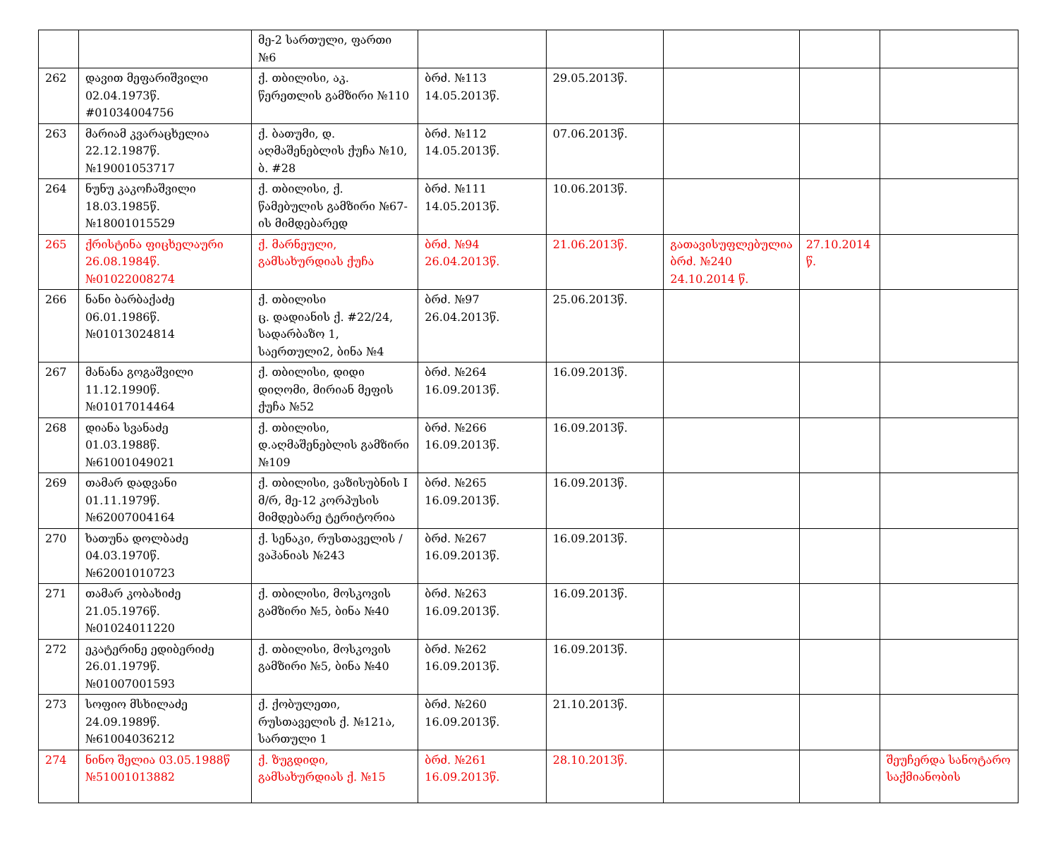| | | მე-2 სართული, ფართი №6 | | | | | |
| 262 | დავით მეფარიშვილი 02.04.1973წ. #01034004756 | ქ. თბილისი, აკ. წერეთლის გამზირი №110 | ბრძ. №113 14.05.2013წ. | 29.05.2013წ. | | | |
| 263 | მარიამ კვარაცხელია 22.12.1987წ. №19001053717 | ქ. ბათუმი, დ. აღმაშენებლის ქუჩა №10, ბ. #28 | ბრძ. №112 14.05.2013წ. | 07.06.2013წ. | | | |
| 264 | ნუნუ კაკოჩაშვილი 18.03.1985წ. №18001015529 | ქ. თბილისი, ქ. წამებულის გამზირი №67-ის მიმდებარედ | ბრძ. №111 14.05.2013წ. | 10.06.2013წ. | | | |
| 265 | ქრისტინა ფიცხელაური 26.08.1984წ. №01022008274 | ქ. მარნეული, გამსახურდიას ქუჩა | ბრძ. №94 26.04.2013წ. | 21.06.2013წ. | გათავისუფლებულია ბრძ. №240 24.10.2014 წ. | 27.10.2014 წ. | |
| 266 | ნანი ბარბაქაძე 06.01.1986წ. №01013024814 | ქ. თბილისი ც. დადიანის ქ. #22/24, სადარბაზო 1, საერთული2, ბინა №4 | ბრძ. №97 26.04.2013წ. | 25.06.2013წ. | | | |
| 267 | მანანა გოგაშვილი 11.12.1990წ. №01017014464 | ქ. თბილისი, დიდი დიღომი, მირიან მეფის ქუჩა №52 | ბრძ. №264 16.09.2013წ. | 16.09.2013წ. | | | |
| 268 | დიანა სვანაძე 01.03.1988წ. №61001049021 | ქ. თბილისი, დ.აღმაშენებლის გამზირი №109 | ბრძ. №266 16.09.2013წ. | 16.09.2013წ. | | | |
| 269 | თამარ დადვანი 01.11.1979წ. №62007004164 | ქ. თბილისი, ვაზისუბნის I მ/რ, მე-12 კორპუსის მიმდებარე ტერიტორია | ბრძ. №265 16.09.2013წ. | 16.09.2013წ. | | | |
| 270 | ხათუნა დოლბაძე 04.03.1970წ. №62001010723 | ქ. სენაკი, რუსთაველის /ვაჰანიას №243 | ბრძ. №267 16.09.2013წ. | 16.09.2013წ. | | | |
| 271 | თამარ კობახიძე 21.05.1976წ. №01024011220 | ქ. თბილისი, მოსკოვის გამზირი №5, ბინა №40 | ბრძ. №263 16.09.2013წ. | 16.09.2013წ. | | | |
| 272 | ეკატერინე ედიბერიძე 26.01.1979წ. №01007001593 | ქ. თბილისი, მოსკოვის გამზირი №5, ბინა №40 | ბრძ. №262 16.09.2013წ. | 16.09.2013წ. | | | |
| 273 | სოფიო მსხილაძე 24.09.1989წ. №61004036212 | ქ. ქობულეთი, რუსთაველის ქ. №121ა, სართული 1 | ბრძ. №260 16.09.2013წ. | 21.10.2013წ. | | | |
| 274 | ნინო შელია 03.05.1988წ №51001013882 | ქ. ზუგდიდი, გამსახურდიას ქ. №15 | ბრძ. №261 16.09.2013წ. | 28.10.2013წ. | | | შეუჩერდა სანოტარო საქმიანობის |